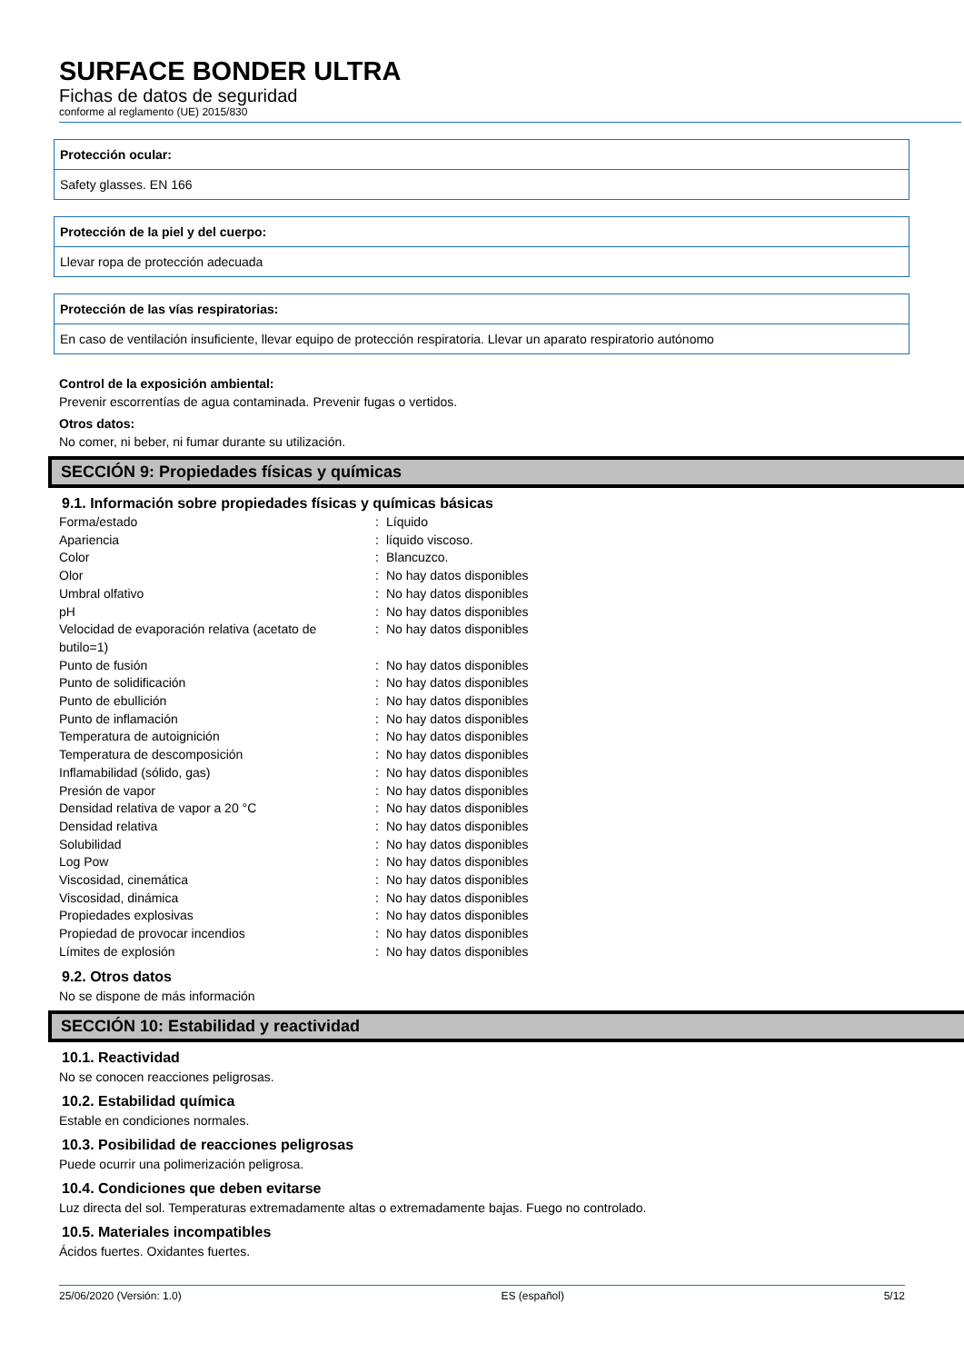SURFACE BONDER ULTRA
Fichas de datos de seguridad
conforme al reglamento (UE) 2015/830
Protección ocular:
Safety glasses. EN 166
Protección de la piel y del cuerpo:
Llevar ropa de protección adecuada
Protección de las vías respiratorias:
En caso de ventilación insuficiente, llevar equipo de protección respiratoria. Llevar un aparato respiratorio autónomo
Control de la exposición ambiental:
Prevenir escorrentías de agua contaminada. Prevenir fugas o vertidos.
Otros datos:
No comer, ni beber, ni fumar durante su utilización.
SECCIÓN 9: Propiedades físicas y químicas
9.1. Información sobre propiedades físicas y químicas básicas
| Forma/estado | : | Líquido |
| Apariencia | : | líquido viscoso. |
| Color | : | Blancuzco. |
| Olor | : | No hay datos disponibles |
| Umbral olfativo | : | No hay datos disponibles |
| pH | : | No hay datos disponibles |
| Velocidad de evaporación relativa (acetato de butilo=1) | : | No hay datos disponibles |
| Punto de fusión | : | No hay datos disponibles |
| Punto de solidificación | : | No hay datos disponibles |
| Punto de ebullición | : | No hay datos disponibles |
| Punto de inflamación | : | No hay datos disponibles |
| Temperatura de autoignición | : | No hay datos disponibles |
| Temperatura de descomposición | : | No hay datos disponibles |
| Inflamabilidad (sólido, gas) | : | No hay datos disponibles |
| Presión de vapor | : | No hay datos disponibles |
| Densidad relativa de vapor a 20 °C | : | No hay datos disponibles |
| Densidad relativa | : | No hay datos disponibles |
| Solubilidad | : | No hay datos disponibles |
| Log Pow | : | No hay datos disponibles |
| Viscosidad, cinemática | : | No hay datos disponibles |
| Viscosidad, dinámica | : | No hay datos disponibles |
| Propiedades explosivas | : | No hay datos disponibles |
| Propiedad de provocar incendios | : | No hay datos disponibles |
| Límites de explosión | : | No hay datos disponibles |
9.2. Otros datos
No se dispone de más información
SECCIÓN 10: Estabilidad y reactividad
10.1. Reactividad
No se conocen reacciones peligrosas.
10.2. Estabilidad química
Estable en condiciones normales.
10.3. Posibilidad de reacciones peligrosas
Puede ocurrir una polimerización peligrosa.
10.4. Condiciones que deben evitarse
Luz directa del sol. Temperaturas extremadamente altas o extremadamente bajas. Fuego no controlado.
10.5. Materiales incompatibles
Ácidos fuertes. Oxidantes fuertes.
25/06/2020 (Versión: 1.0) ES (español) 5/12